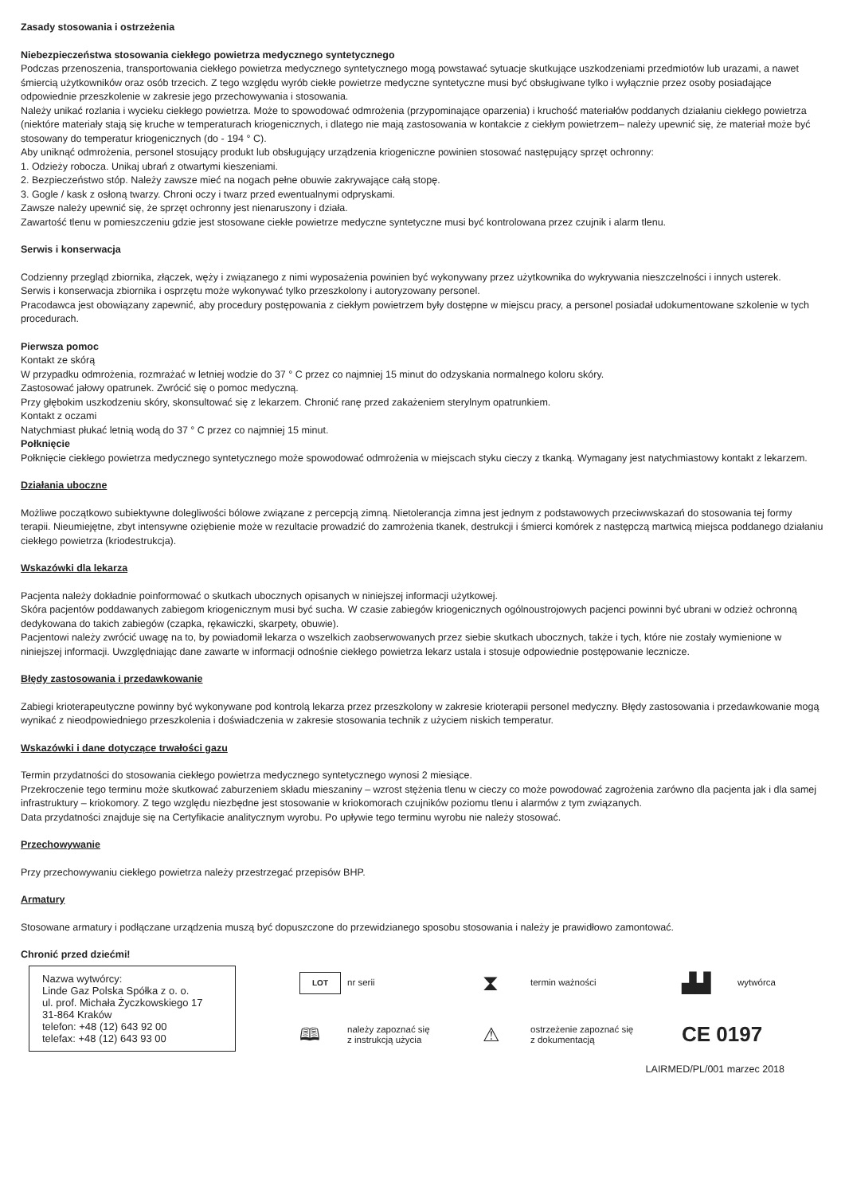Zasady stosowania i ostrzeżenia
Niebezpieczeństwa stosowania ciekłego powietrza medycznego syntetycznego
Podczas przenoszenia, transportowania ciekłego powietrza medycznego syntetycznego mogą powstawać sytuacje skutkujące uszkodzeniami przedmiotów lub urazami, a nawet śmiercią użytkowników oraz osób trzecich. Z tego względu wyrób ciekłe powietrze medyczne syntetyczne musi być obsługiwane tylko i wyłącznie przez osoby posiadające odpowiednie przeszkolenie w zakresie jego przechowywania i stosowania.
Należy unikać rozlania i wycieku ciekłego powietrza. Może to spowodować odmrożenia (przypominające oparzenia) i kruchość materiałów poddanych działaniu ciekłego powietrza (niektóre materiały stają się kruche w temperaturach kriogenicznych, i dlatego nie mają zastosowania w kontakcie z ciekłym powietrzem– należy upewnić się, że materiał może być stosowany do temperatur kriogenicznych (do - 194 ° C).
Aby uniknąć odmrożenia, personel stosujący produkt lub obsługujący urządzenia kriogeniczne powinien stosować następujący sprzęt ochronny:
1. Odzieży robocza. Unikaj ubrań z otwartymi kieszeniami.
2. Bezpieczeństwo stóp. Należy zawsze mieć na nogach pełne obuwie zakrywające całą stopę.
3. Gogle / kask z osłoną twarzy. Chroni oczy i twarz przed ewentualnymi odpryskami.
Zawsze należy upewnić się, że sprzęt ochronny jest nienaruszony i działa.
Zawartość tlenu w pomieszczeniu gdzie jest stosowane ciekłe powietrze medyczne syntetyczne musi być kontrolowana przez czujnik i alarm tlenu.
Serwis i konserwacja
Codzienny przegląd zbiornika, złączek, węży i związanego z nimi wyposażenia powinien być wykonywany przez użytkownika do wykrywania nieszczelności i innych usterek.
Serwis i konserwacja zbiornika i osprzętu może wykonywać tylko przeszkolony i autoryzowany personel.
Pracodawca jest obowiązany zapewnić, aby procedury postępowania z ciekłym powietrzem były dostępne w miejscu pracy, a personel posiadał udokumentowane szkolenie w tych procedurach.
Pierwsza pomoc
Kontakt ze skórą
W przypadku odmrożenia, rozmrażać w letniej wodzie do 37 ° C przez co najmniej 15 minut do odzyskania normalnego koloru skóry.
Zastosować jałowy opatrunek. Zwrócić się o pomoc medyczną.
Przy głębokim uszkodzeniu skóry, skonsultować się z lekarzem. Chronić ranę przed zakażeniem sterylnym opatrunkiem.
Kontakt z oczami
Natychmiast płukać letnią wodą do 37 ° C przez co najmniej 15 minut.
Połknięcie
Połknięcie ciekłego powietrza medycznego syntetycznego może spowodować odmrożenia w miejscach styku cieczy z tkanką. Wymagany jest natychmiastowy kontakt z lekarzem.
Działania uboczne
Możliwe początkowo subiektywne dolegliwości bólowe związane z percepcją zimną. Nietolerancja zimna jest jednym z podstawowych przeciwwskazań do stosowania tej formy terapii. Nieumiejętne, zbyt intensywne oziębienie może w rezultacie prowadzić do zamrożenia tkanek, destrukcji i śmierci komórek z następczą martwicą miejsca poddanego działaniu ciekłego powietrza (kriodestrukcja).
Wskazówki dla lekarza
Pacjenta należy dokładnie poinformować o skutkach ubocznych opisanych w niniejszej informacji użytkowej.
Skóra pacjentów poddawanych zabiegom kriogenicznym musi być sucha. W czasie zabiegów kriogenicznych ogólnoustrojowych pacjenci powinni być ubrani w odzież ochronną dedykowana do takich zabiegów (czapka, rękawiczki, skarpety, obuwie).
Pacjentowi należy zwrócić uwagę na to, by powiadomił lekarza o wszelkich zaobserwowanych przez siebie skutkach ubocznych, także i tych, które nie zostały wymienione w niniejszej informacji. Uwzględniając dane zawarte w informacji odnośnie ciekłego powietrza lekarz ustala i stosuje odpowiednie postępowanie lecznicze.
Błędy zastosowania i przedawkowanie
Zabiegi krioterapeutyczne powinny być wykonywane pod kontrolą lekarza przez przeszkolony w zakresie krioterapii personel medyczny. Błędy zastosowania i przedawkowanie mogą wynikać z nieodpowiedniego przeszkolenia i doświadczenia w zakresie stosowania technik z użyciem niskich temperatur.
Wskazówki i dane dotyczące trwałości gazu
Termin przydatności do stosowania ciekłego powietrza medycznego syntetycznego wynosi 2 miesiące.
Przekroczenie tego terminu może skutkować zaburzeniem składu mieszaniny – wzrost stężenia tlenu w cieczy co może powodować zagrożenia zarówno dla pacjenta jak i dla samej infrastruktury – kriokomory. Z tego względu niezbędne jest stosowanie w kriokomorach czujników poziomu tlenu i alarmów z tym związanych.
Data przydatności znajduje się na Certyfikacie analitycznym wyrobu. Po upływie tego terminu wyrobu nie należy stosować.
Przechowywanie
Przy przechowywaniu ciekłego powietrza należy przestrzegać przepisów BHP.
Armatury
Stosowane armatury i podłączane urządzenia muszą być dopuszczone do przewidzianego sposobu stosowania i należy je prawidłowo zamontować.
Chronić przed dziećmi!
Nazwa wytwórcy:
Linde Gaz Polska Spółka z o. o.
ul. prof. Michała Życzkowskiego 17
31-864 Kraków
telefon: +48 (12) 643 92 00
telefax: +48 (12) 643 93 00
LOT
nr serii
⧗
termin ważności
▟▟
wytwórca
🕮
należy zapoznać się
z instrukcją użycia
⚠
ostrzeżenie zapoznać się
z dokumentacją
CE 0197
LAIRMED/PL/001 marzec 2018